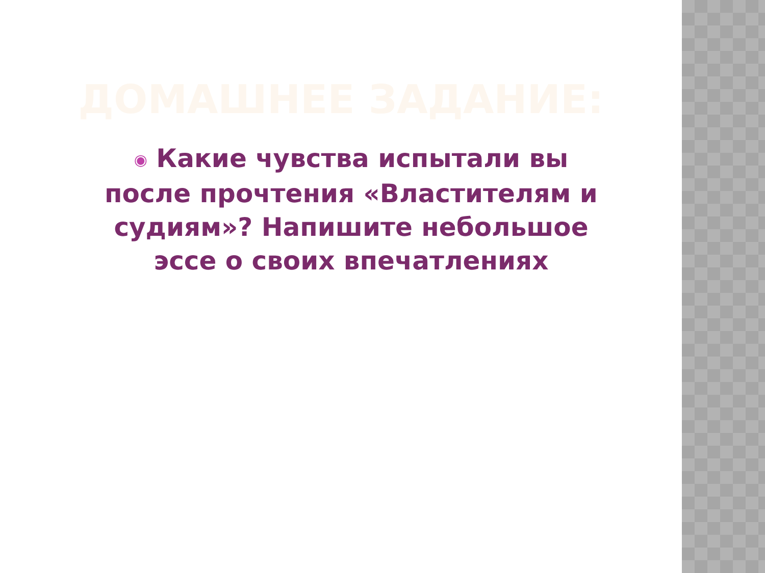ДОМАШНЕЕ ЗАДАНИЕ:
◉ Какие чувства испытали вы после прочтения «Властителям и судиям»? Напишите небольшое эссе о своих впечатлениях